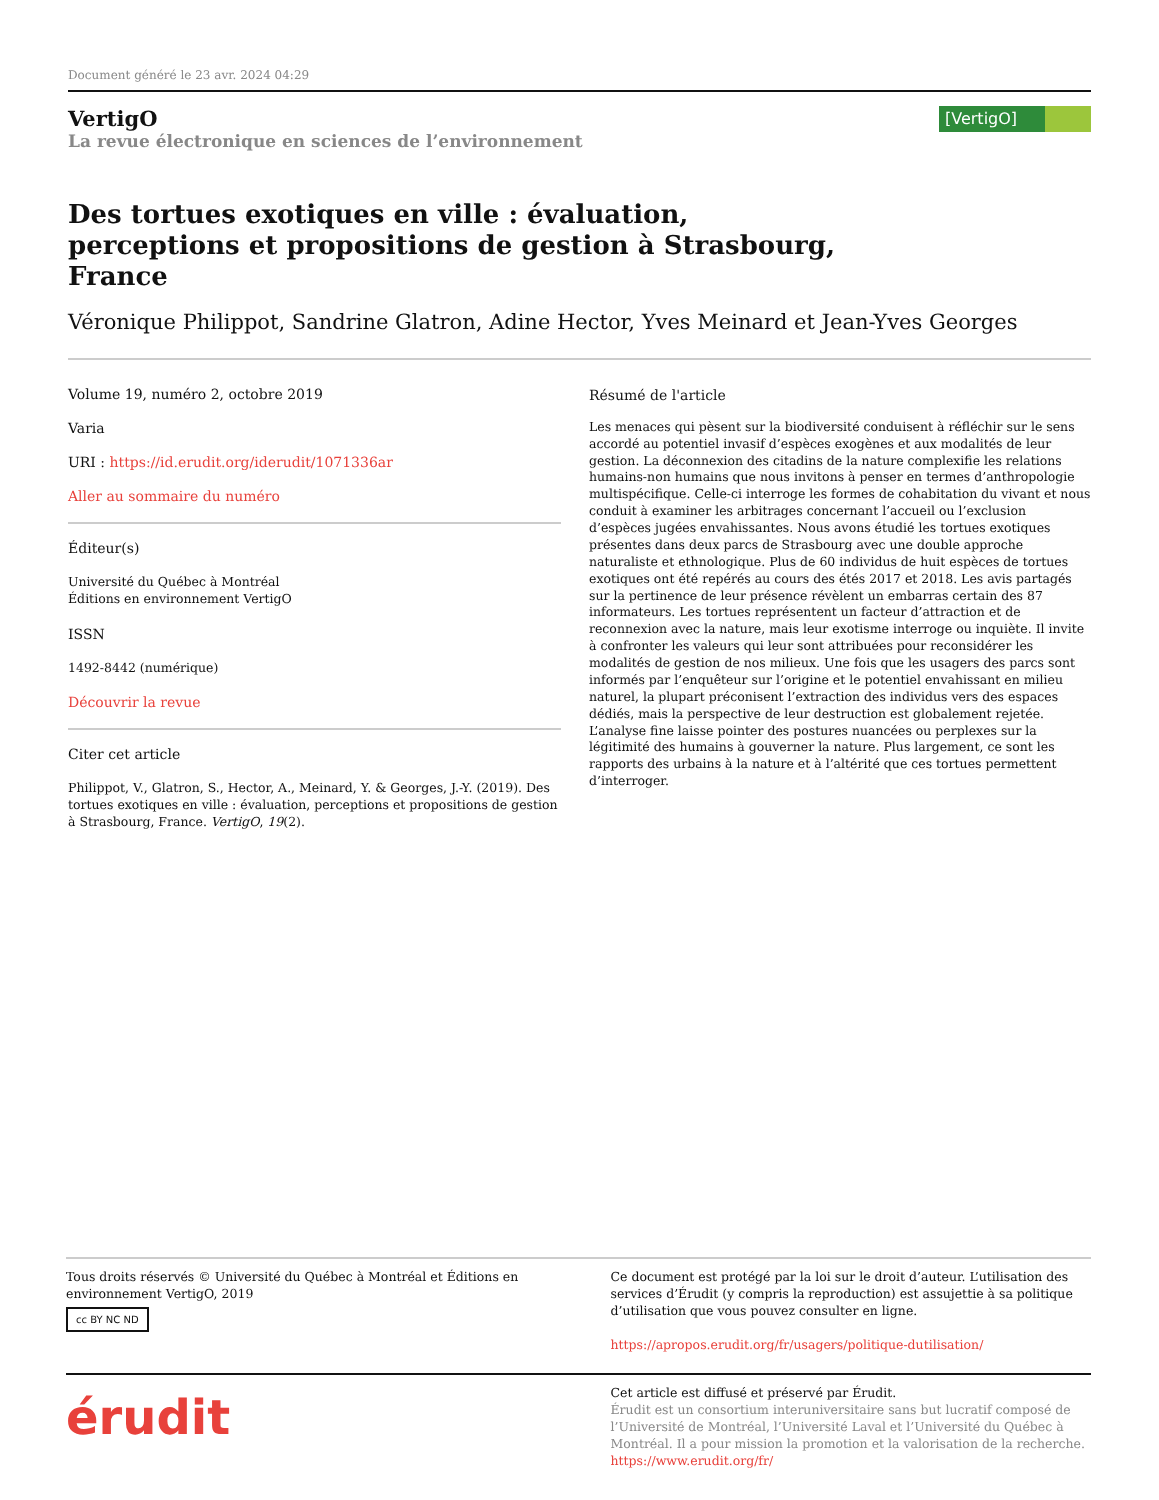Document généré le 23 avr. 2024 04:29
VertigO
La revue électronique en sciences de l’environnement
[VertigO]
Des tortues exotiques en ville : évaluation, perceptions et propositions de gestion à Strasbourg, France
Véronique Philippot, Sandrine Glatron, Adine Hector, Yves Meinard et Jean-Yves Georges
Volume 19, numéro 2, octobre 2019
Varia
URI : https://id.erudit.org/iderudit/1071336ar
Aller au sommaire du numéro
Éditeur(s)
Université du Québec à Montréal
Éditions en environnement VertigO
ISSN
1492-8442 (numérique)
Découvrir la revue
Citer cet article
Philippot, V., Glatron, S., Hector, A., Meinard, Y. & Georges, J.-Y. (2019). Des tortues exotiques en ville : évaluation, perceptions et propositions de gestion à Strasbourg, France. VertigO, 19(2).
Résumé de l'article
Les menaces qui pèsent sur la biodiversité conduisent à réfléchir sur le sens accordé au potentiel invasif d’espèces exogènes et aux modalités de leur gestion. La déconnexion des citadins de la nature complexifie les relations humains-non humains que nous invitons à penser en termes d’anthropologie multispécifique. Celle-ci interroge les formes de cohabitation du vivant et nous conduit à examiner les arbitrages concernant l’accueil ou l’exclusion d’espèces jugées envahissantes. Nous avons étudié les tortues exotiques présentes dans deux parcs de Strasbourg avec une double approche naturaliste et ethnologique. Plus de 60 individus de huit espèces de tortues exotiques ont été repérés au cours des étés 2017 et 2018. Les avis partagés sur la pertinence de leur présence révèlent un embarras certain des 87 informateurs. Les tortues représentent un facteur d’attraction et de reconnexion avec la nature, mais leur exotisme interroge ou inquiète. Il invite à confronter les valeurs qui leur sont attribuées pour reconsidérer les modalités de gestion de nos milieux. Une fois que les usagers des parcs sont informés par l’enquêteur sur l’origine et le potentiel envahissant en milieu naturel, la plupart préconisent l’extraction des individus vers des espaces dédiés, mais la perspective de leur destruction est globalement rejetée. L’analyse fine laisse pointer des postures nuancées ou perplexes sur la légitimité des humains à gouverner la nature. Plus largement, ce sont les rapports des urbains à la nature et à l’altérité que ces tortues permettent d’interroger.
Tous droits réservés © Université du Québec à Montréal et Éditions en environnement VertigO, 2019
cc BY NC ND
Ce document est protégé par la loi sur le droit d’auteur. L’utilisation des services d’Érudit (y compris la reproduction) est assujettie à sa politique d’utilisation que vous pouvez consulter en ligne.
https://apropos.erudit.org/fr/usagers/politique-dutilisation/
érudit
Cet article est diffusé et préservé par Érudit.
Érudit est un consortium interuniversitaire sans but lucratif composé de l’Université de Montréal, l’Université Laval et l’Université du Québec à Montréal. Il a pour mission la promotion et la valorisation de la recherche.
https://www.erudit.org/fr/